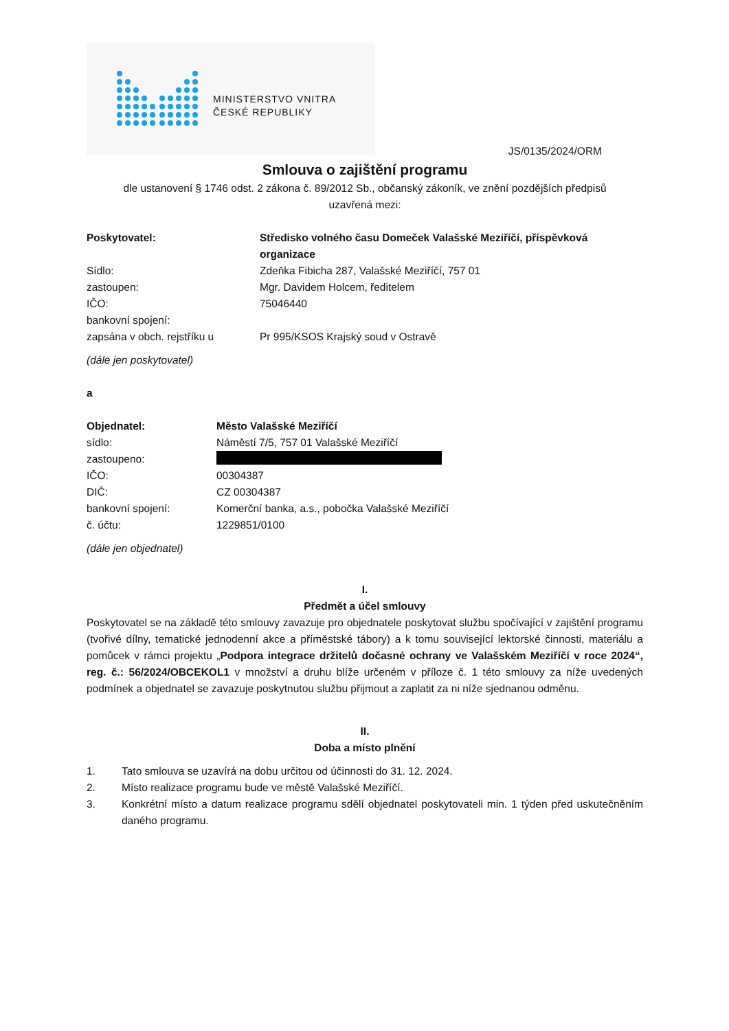MINISTERSTVO VNITRA
ČESKÉ REPUBLIKY
JS/0135/2024/ORM
Smlouva o zajištění programu
dle ustanovení § 1746 odst. 2 zákona č. 89/2012 Sb., občanský zákoník, ve znění pozdějších předpisů
uzavřená mezi:
Poskytovatel: Středisko volného času Domeček Valašské Meziříčí, příspěvková organizace
Sídlo: Zdeňka Fibicha 287, Valašské Meziříčí, 757 01
zastoupen: Mgr. Davidem Holcem, ředitelem
IČO: 75046440
bankovní spojení:
zapsána v obch. rejstříku u Pr 995/KSOS Krajský soud v Ostravě
(dále jen poskytovatel)
a
Objednatel: Město Valašské Meziříčí
sídlo: Náměstí 7/5, 757 01 Valašské Meziříčí
zastoupeno:
IČO: 00304387
DIČ: CZ 00304387
bankovní spojení: Komerční banka, a.s., pobočka Valašské Meziříčí
č. účtu: 1229851/0100
(dále jen objednatel)
I.
Předmět a účel smlouvy
Poskytovatel se na základě této smlouvy zavazuje pro objednatele poskytovat službu spočívající v zajištění programu (tvořivé dílny, tematické jednodenní akce a příměstské tábory) a k tomu související lektorské činnosti, materiálu a pomůcek v rámci projektu „Podpora integrace držitelů dočasné ochrany ve Valašském Meziříčí v roce 2024“, reg. č.: 56/2024/OBCEKOL1 v množství a druhu blíže určeném v příloze č. 1 této smlouvy za níže uvedených podmínek a objednatel se zavazuje poskytnutou službu přijmout a zaplatit za ni níže sjednanou odměnu.
II.
Doba a místo plnění
1. Tato smlouva se uzavírá na dobu určitou od účinnosti do 31. 12. 2024.
2. Místo realizace programu bude ve městě Valašské Meziříčí.
3. Konkrétní místo a datum realizace programu sdělí objednatel poskytovateli min. 1 týden před uskutečněním daného programu.